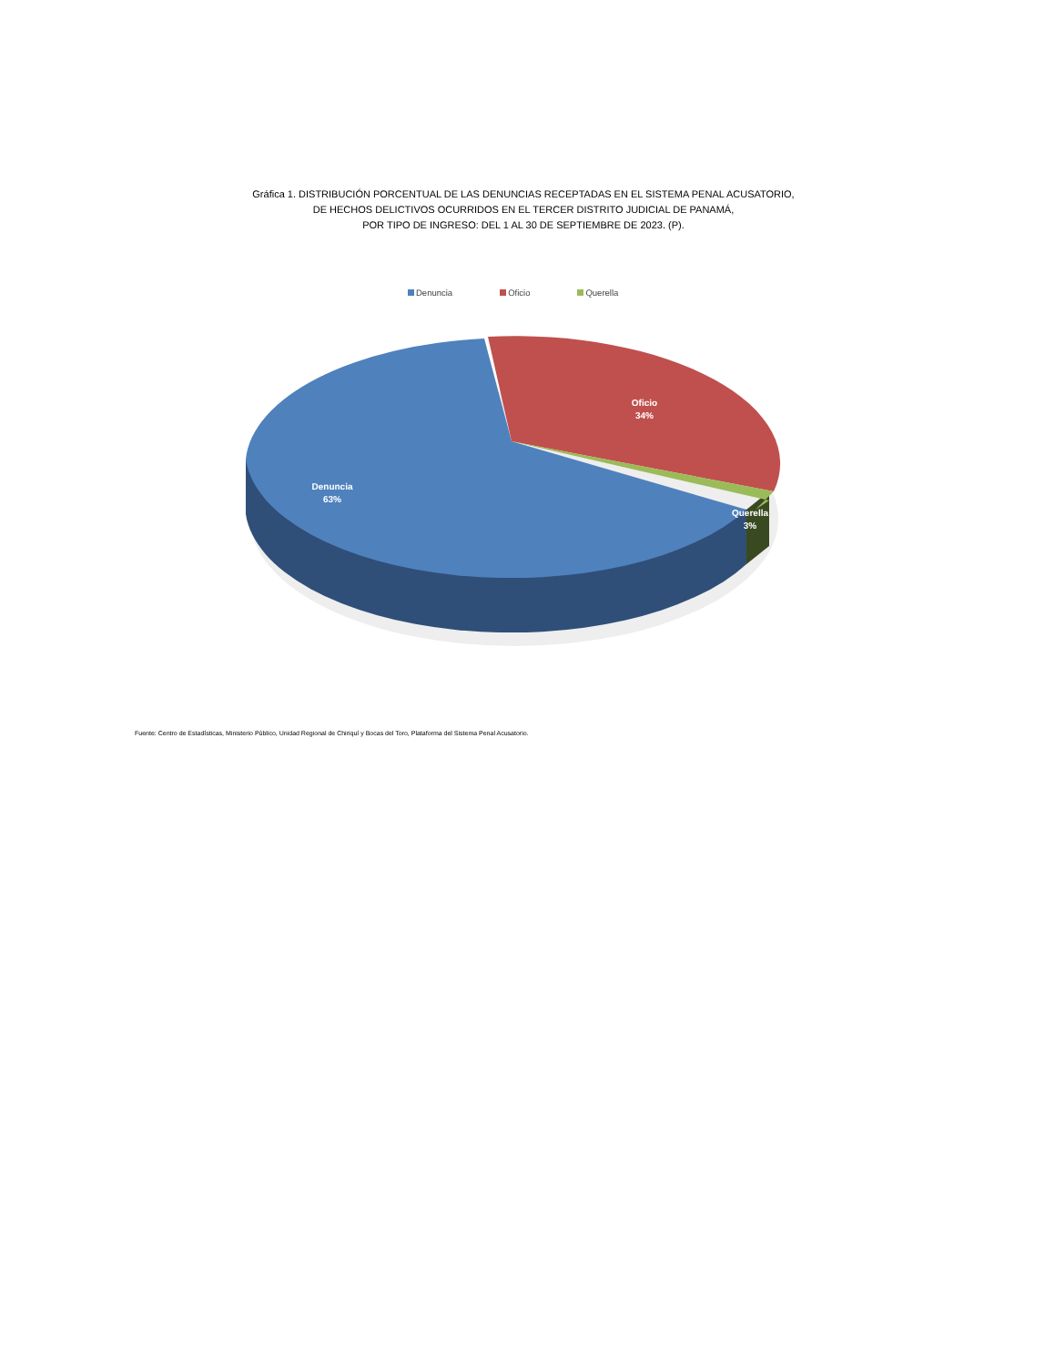Gráfica 1. DISTRIBUCIÓN PORCENTUAL DE LAS DENUNCIAS RECEPTADAS EN EL SISTEMA PENAL ACUSATORIO,
DE HECHOS DELICTIVOS OCURRIDOS EN EL TERCER DISTRITO JUDICIAL DE PANAMÁ,
POR TIPO DE INGRESO: DEL 1 AL 30 DE SEPTIEMBRE DE 2023. (P).
Denuncia Oficio Querella
Oficio
34%
Denuncia
63%
Querella
3%
Fuente: Centro de Estadísticas, Ministerio Público, Unidad Regional de Chiriquí y Bocas del Toro, Plataforma del Sistema Penal Acusatorio.